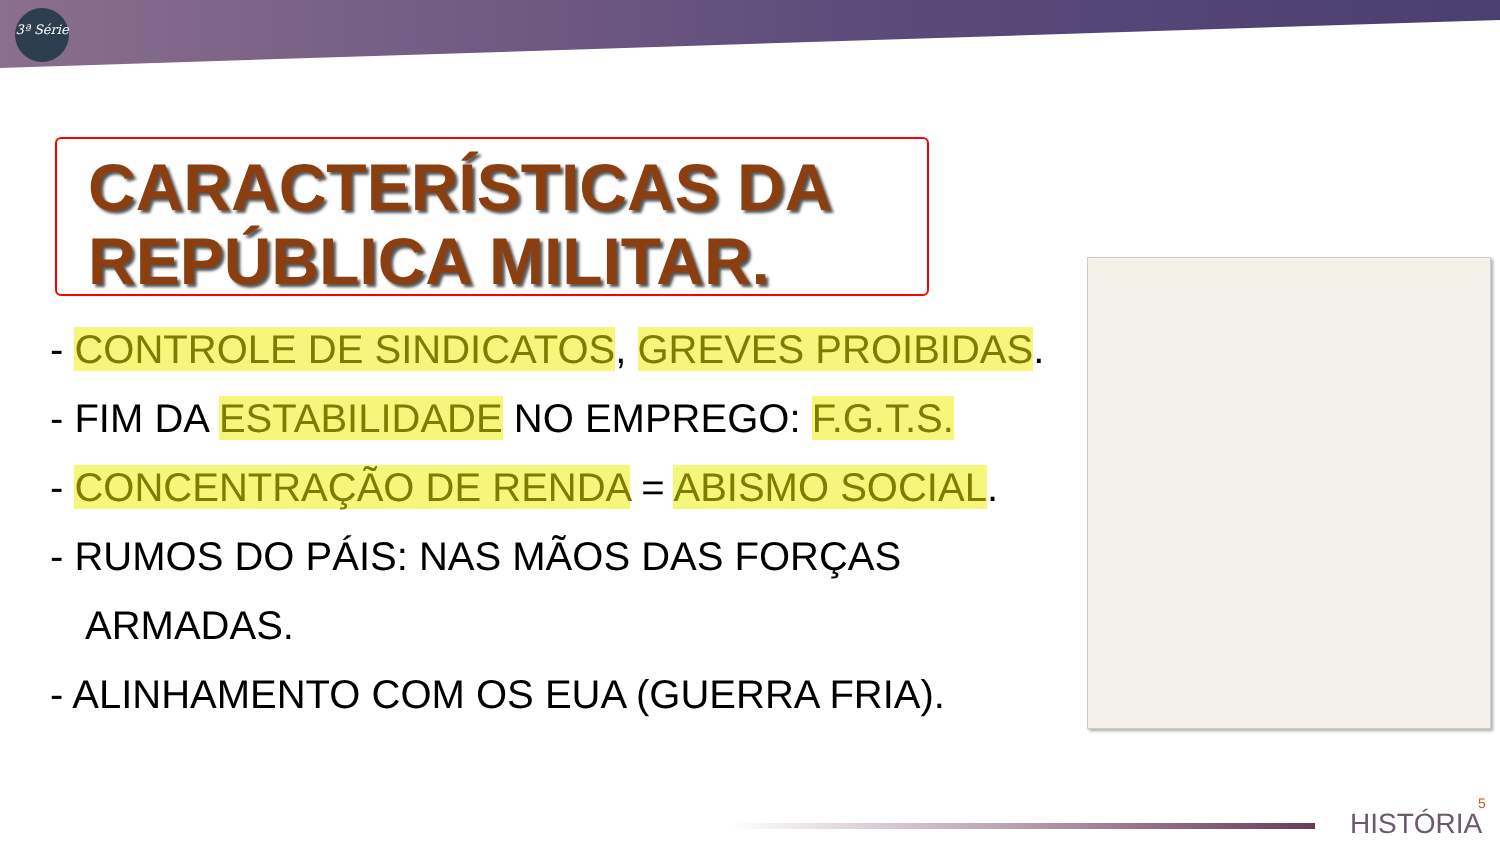3ª Série
CARACTERÍSTICAS DA
REPÚBLICA MILITAR.
- CONTROLE DE SINDICATOS, GREVES PROIBIDAS.
- FIM DA ESTABILIDADE NO EMPREGO: F.G.T.S.
- CONCENTRAÇÃO DE RENDA = ABISMO SOCIAL.
- RUMOS DO PÁIS: NAS MÃOS DAS FORÇAS ARMADAS.
- ALINHAMENTO COM OS EUA (GUERRA FRIA).
HISTÓRIA
5